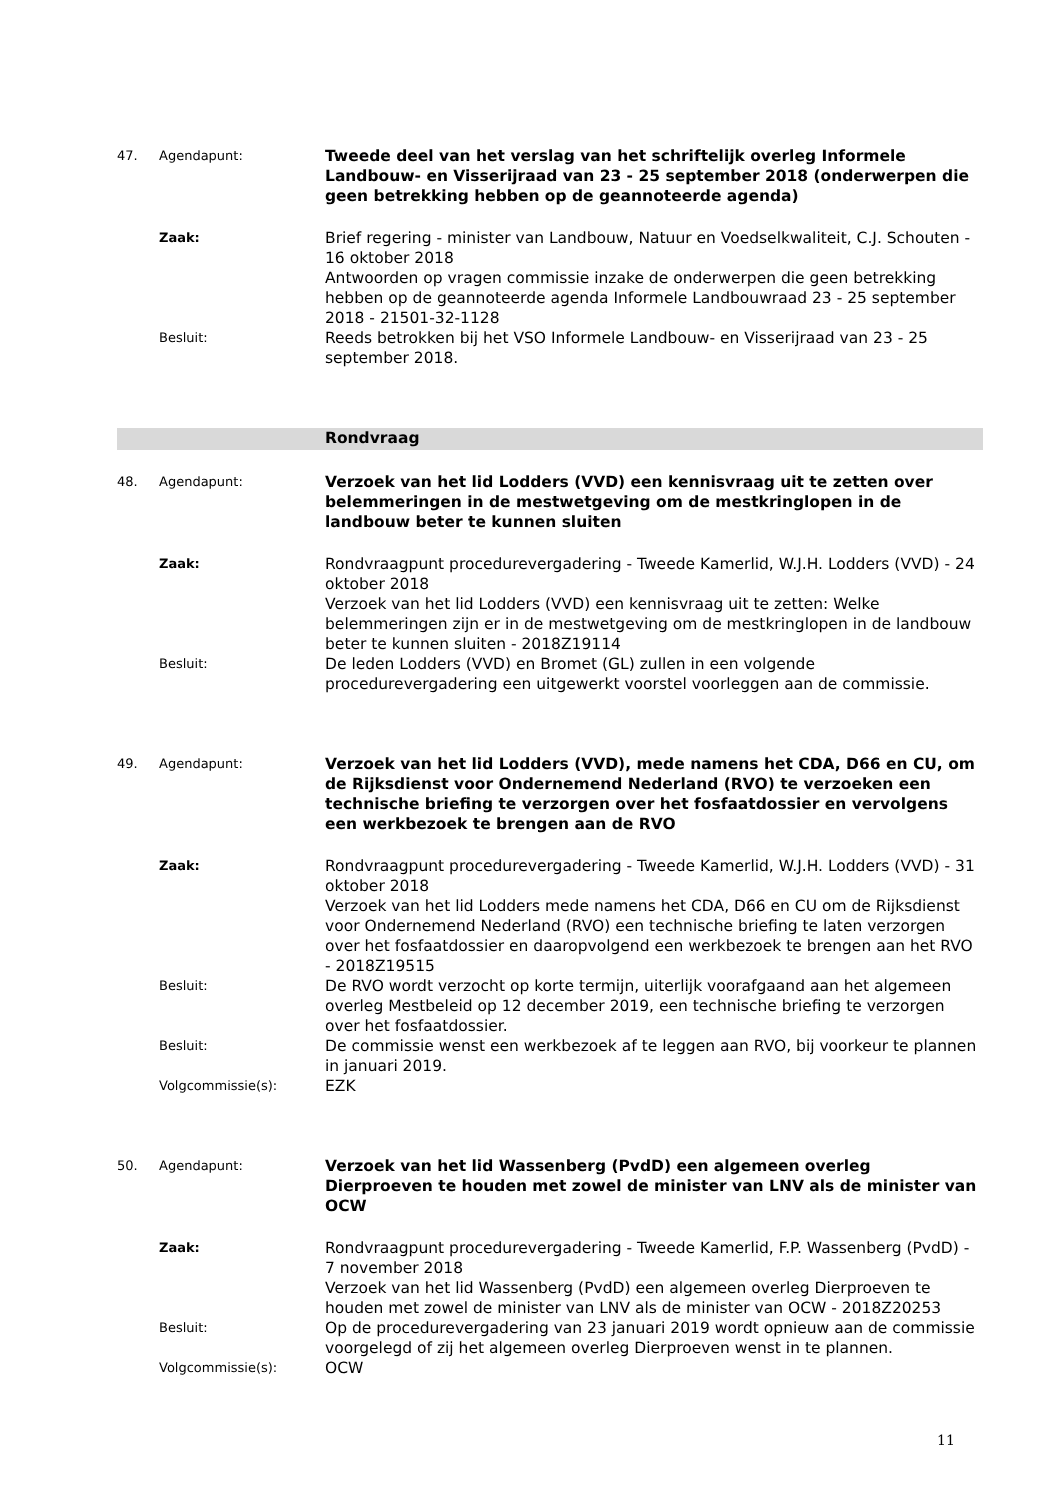| 47. | Agendapunt: | Tweede deel van het verslag van het schriftelijk overleg Informele Landbouw- en Visserijraad van 23 - 25 september 2018 (onderwerpen die geen betrekking hebben op de geannoteerde agenda) |
| | Zaak: | Brief regering - minister van Landbouw, Natuur en Voedselkwaliteit, C.J. Schouten - 16 oktober 2018 Antwoorden op vragen commissie inzake de onderwerpen die geen betrekking hebben op de geannoteerde agenda Informele Landbouwraad 23 - 25 september 2018 - 21501-32-1128 |
| | Besluit: | Reeds betrokken bij het VSO Informele Landbouw- en Visserijraad van 23 - 25 september 2018. |
| | | Rondvraag |
| 48. | Agendapunt: | Verzoek van het lid Lodders (VVD) een kennisvraag uit te zetten over belemmeringen in de mestwetgeving om de mestkringlopen in de landbouw beter te kunnen sluiten |
| | Zaak: | Rondvraagpunt procedurevergadering - Tweede Kamerlid, W.J.H. Lodders (VVD) - 24 oktober 2018 Verzoek van het lid Lodders (VVD) een kennisvraag uit te zetten: Welke belemmeringen zijn er in de mestwetgeving om de mestkringlopen in de landbouw beter te kunnen sluiten - 2018Z19114 |
| | Besluit: | De leden Lodders (VVD) en Bromet (GL) zullen in een volgende procedurevergadering een uitgewerkt voorstel voorleggen aan de commissie. |
| 49. | Agendapunt: | Verzoek van het lid Lodders (VVD), mede namens het CDA, D66 en CU, om de Rijksdienst voor Ondernemend Nederland (RVO) te verzoeken een technische briefing te verzorgen over het fosfaatdossier en vervolgens een werkbezoek te brengen aan de RVO |
| | Zaak: | Rondvraagpunt procedurevergadering - Tweede Kamerlid, W.J.H. Lodders (VVD) - 31 oktober 2018 Verzoek van het lid Lodders mede namens het CDA, D66 en CU om de Rijksdienst voor Ondernemend Nederland (RVO) een technische briefing te laten verzorgen over het fosfaatdossier en daaropvolgend een werkbezoek te brengen aan het RVO - 2018Z19515 |
| | Besluit: | De RVO wordt verzocht op korte termijn, uiterlijk voorafgaand aan het algemeen overleg Mestbeleid op 12 december 2019, een technische briefing te verzorgen over het fosfaatdossier. |
| | Besluit: | De commissie wenst een werkbezoek af te leggen aan RVO, bij voorkeur te plannen in januari 2019. |
| | Volgcommissie(s): | EZK |
| 50. | Agendapunt: | Verzoek van het lid Wassenberg (PvdD) een algemeen overleg Dierproeven te houden met zowel de minister van LNV als de minister van OCW |
| | Zaak: | Rondvraagpunt procedurevergadering - Tweede Kamerlid, F.P. Wassenberg (PvdD) - 7 november 2018 Verzoek van het lid Wassenberg (PvdD) een algemeen overleg Dierproeven te houden met zowel de minister van LNV als de minister van OCW - 2018Z20253 |
| | Besluit: | Op de procedurevergadering van 23 januari 2019 wordt opnieuw aan de commissie voorgelegd of zij het algemeen overleg Dierproeven wenst in te plannen. |
| | Volgcommissie(s): | OCW |
11